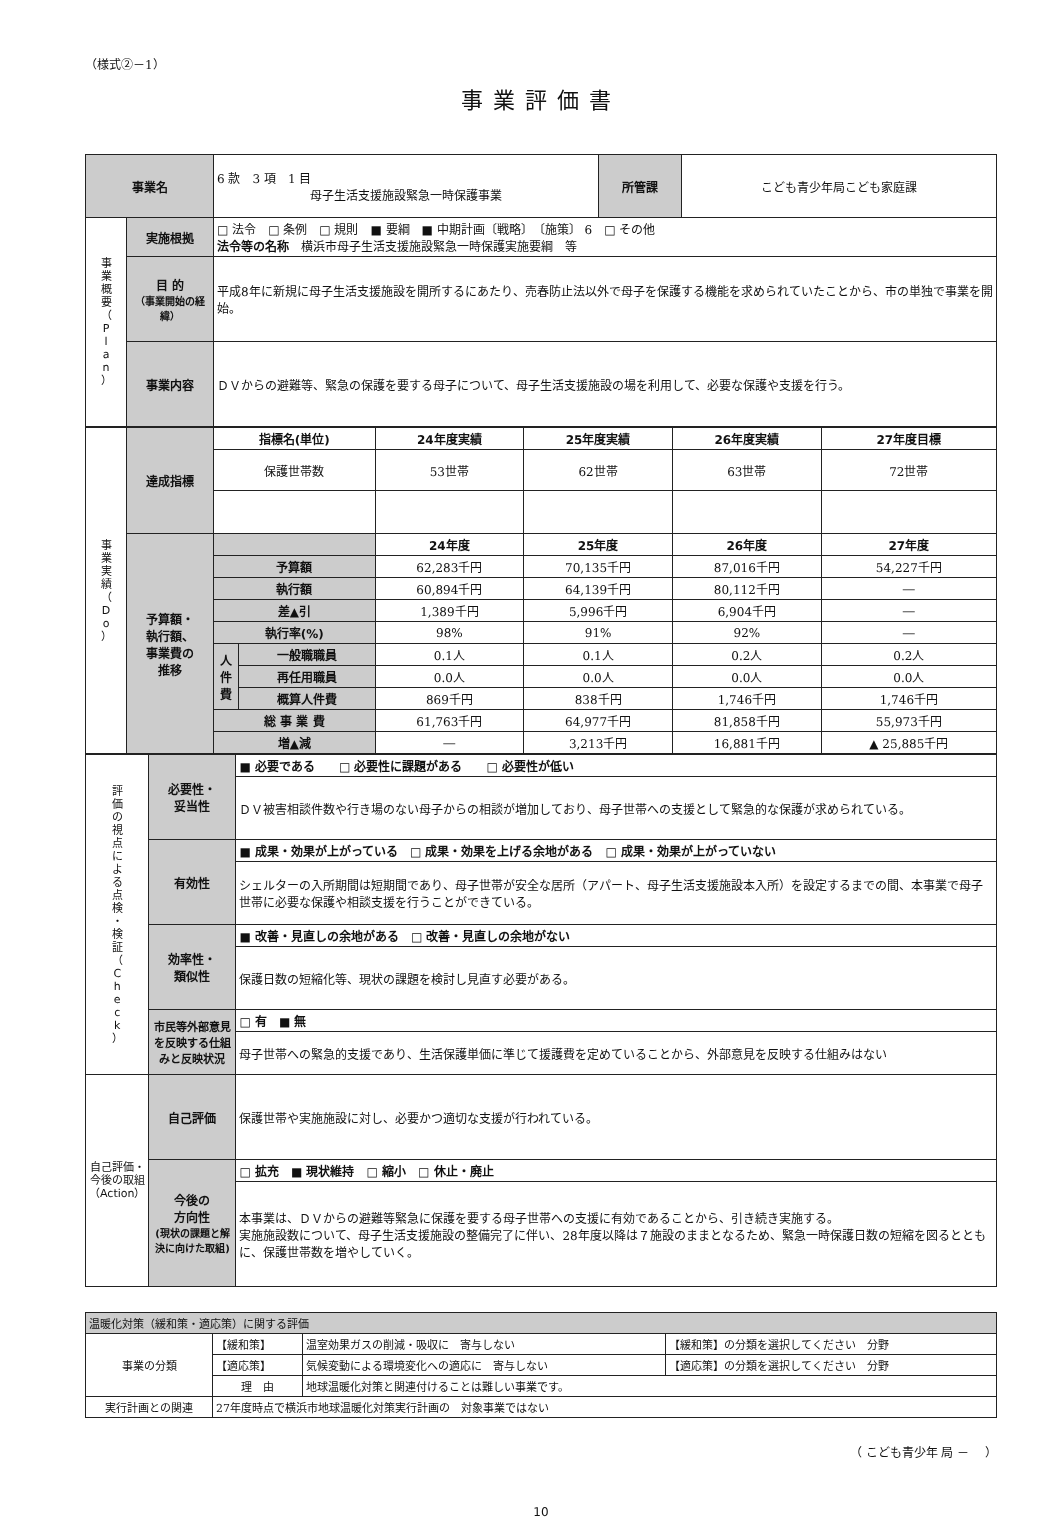（様式②－1）
事業評価書
| 事業名 | | 6 款 3 項 1 目 母子生活支援施設緊急一時保護事業 | 所管課 | こども青少年局こども家庭課 |
| 事 業 概 要 （ P l a n ） | 実施根拠 | □ 法令 □ 条例 □ 規則 ■ 要綱 ■ 中期計画〔戦略〕 〔施策〕 6 □ その他 法令等の名称 横浜市母子生活支援施設緊急一時保護実施要綱 等 | | |
| | 目 的 （事業開始の経緯） | 平成8年に新規に母子生活支援施設を開所するにあたり、売春防止法以外で母子を保護する機能を求められていたことから、市の単独で事業を開始。 | | |
| | 事業内容 | ＤＶからの避難等、緊急の保護を要する母子について、母子生活支援施設の場を利用して、必要な保護や支援を行う。 | | |
| 事 業 実 績 （ D o ） | 達成指標 | 指標名(単位) | | 24年度実績 | 25年度実績 | 26年度実績 | 27年度目標 |
| | | 保護世帯数 | | 53世帯 | 62世帯 | 63世帯 | 72世帯 |
| | 予算額・ 執行額、 事業費の 推移 | | | 24年度 | 25年度 | 26年度 | 27年度 |
| | | 予算額 | | 62,283千円 | 70,135千円 | 87,016千円 | 54,227千円 |
| | | 執行額 | | 60,894千円 | 64,139千円 | 80,112千円 | ― |
| | | 差▲引 | | 1,389千円 | 5,996千円 | 6,904千円 | ― |
| | | 執行率(%) | | 98% | 91% | 92% | ― |
| | | 人 件 費 | 一般職職員 | 0.1人 | 0.1人 | 0.2人 | 0.2人 |
| | | | 再任用職員 | 0.0人 | 0.0人 | 0.0人 | 0.0人 |
| | | | 概算人件費 | 869千円 | 838千円 | 1,746千円 | 1,746千円 |
| | | 総 事 業 費 | | 61,763千円 | 64,977千円 | 81,858千円 | 55,973千円 |
| | | 増▲減 | | ― | 3,213千円 | 16,881千円 | ▲ 25,885千円 |
| 評 価 の 視 点 に よ る 点 検 ・ 検 証 （ C h e c k ） | 必要性・ 妥当性 | ■ 必要である □ 必要性に課題がある □ 必要性が低い |
| | | ＤＶ被害相談件数や行き場のない母子からの相談が増加しており、母子世帯への支援として緊急的な保護が求められている。 |
| | 有効性 | ■ 成果・効果が上がっている □ 成果・効果を上げる余地がある □ 成果・効果が上がっていない |
| | | シェルターの入所期間は短期間であり、母子世帯が安全な居所（アパート、母子生活支援施設本入所）を設定するまでの間、本事業で母子世帯に必要な保護や相談支援を行うことができている。 |
| | 効率性・ 類似性 | ■ 改善・見直しの余地がある □ 改善・見直しの余地がない |
| | | 保護日数の短縮化等、現状の課題を検討し見直す必要がある。 |
| | 市民等外部意見を反映する仕組みと反映状況 | □ 有 ■ 無 |
| | | 母子世帯への緊急的支援であり、生活保護単価に準じて援護費を定めていることから、外部意見を反映する仕組みはない |
| 自己評価・今後の取組（Action） | 自己評価 | 保護世帯や実施施設に対し、必要かつ適切な支援が行われている。 |
| | 今後の 方向性 (現状の課題と解決に向けた取組) | □ 拡充 ■ 現状維持 □ 縮小 □ 休止・廃止 |
| | | 本事業は、ＤＶからの避難等緊急に保護を要する母子世帯への支援に有効であることから、引き続き実施する。 実施施設数について、母子生活支援施設の整備完了に伴い、28年度以降は７施設のままとなるため、緊急一時保護日数の短縮を図るとともに、保護世帯数を増やしていく。 |
| 温暖化対策（緩和策・適応策）に関する評価 | | | |
| 事業の分類 | 【緩和策】 | 温室効果ガスの削減・吸収に 寄与しない | 【緩和策】の分類を選択してください 分野 |
| | 【適応策】 | 気候変動による環境変化への適応に 寄与しない | 【適応策】の分類を選択してください 分野 |
| | 理 由 | 地球温暖化対策と関連付けることは難しい事業です。 | |
| 実行計画との関連 | 27年度時点で横浜市地球温暖化対策実行計画の 対象事業ではない | | |
（ こども青少年 局 －　 ）
10